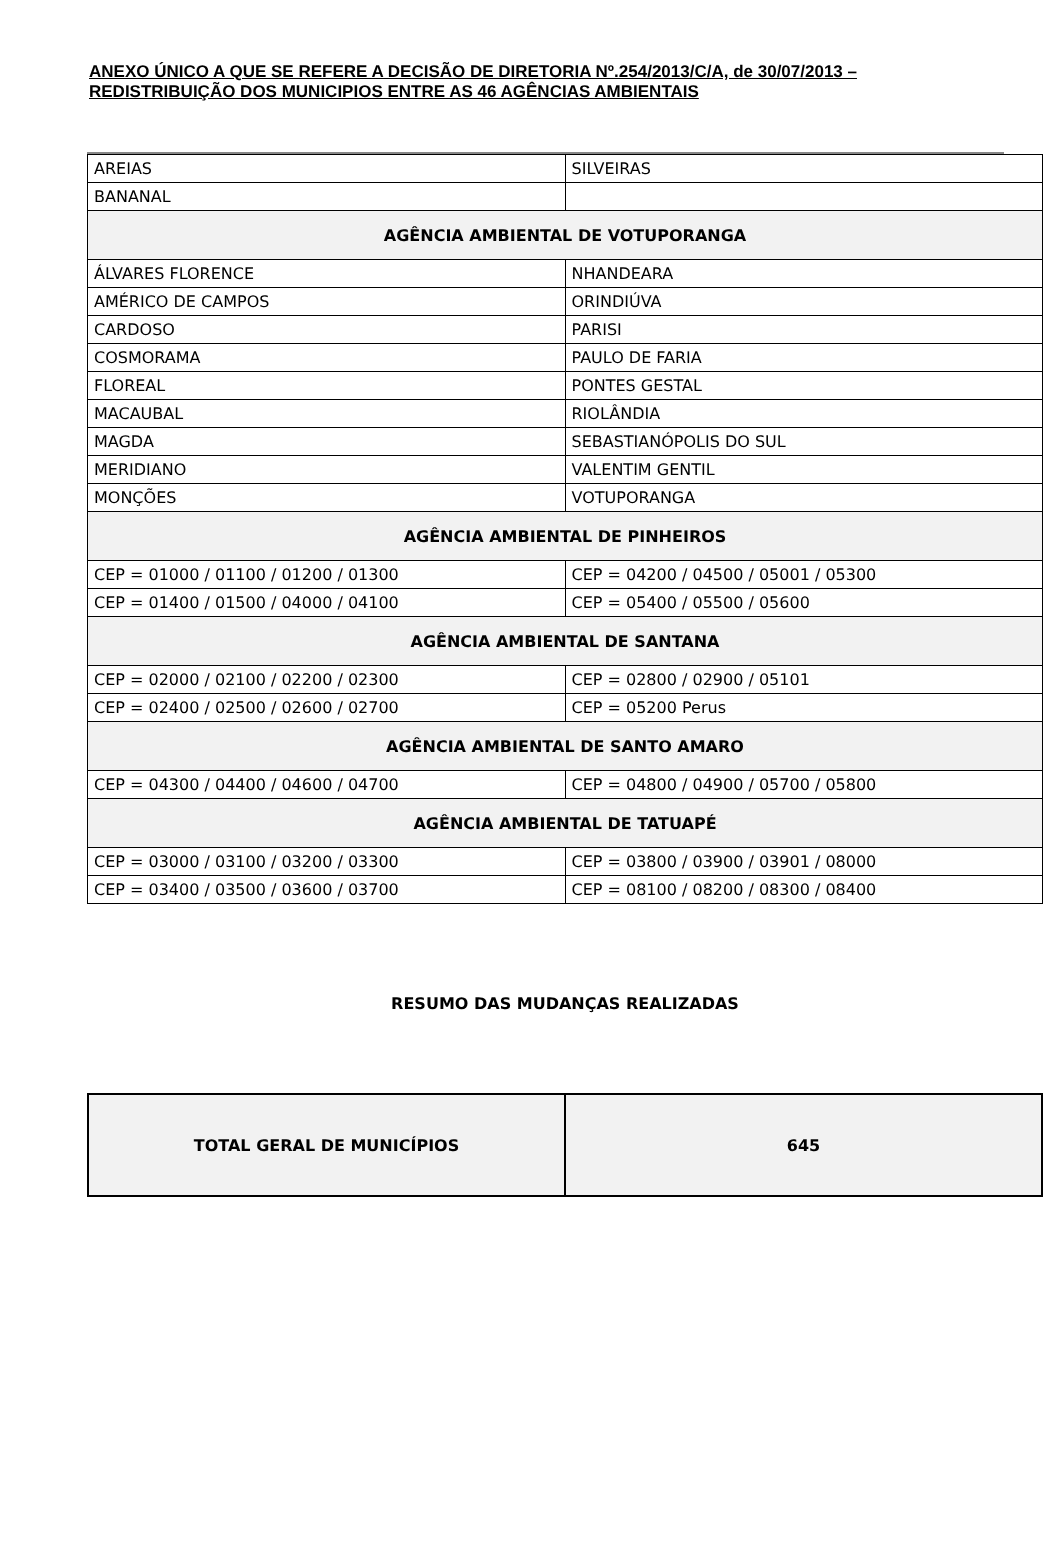ANEXO ÚNICO A QUE SE REFERE A DECISÃO DE DIRETORIA Nº.254/2013/C/A, de 30/07/2013 – REDISTRIBUIÇÃO DOS MUNICIPIOS ENTRE AS 46 AGÊNCIAS AMBIENTAIS
| AREIAS | SILVEIRAS |
| BANANAL | |
| AGÊNCIA AMBIENTAL DE VOTUPORANGA | |
| ÁLVARES FLORENCE | NHANDEARA |
| AMÉRICO DE CAMPOS | ORINDIÚVA |
| CARDOSO | PARISI |
| COSMORAMA | PAULO DE FARIA |
| FLOREAL | PONTES GESTAL |
| MACAUBAL | RIOLÂNDIA |
| MAGDA | SEBASTIANÓPOLIS DO SUL |
| MERIDIANO | VALENTIM GENTIL |
| MONÇÕES | VOTUPORANGA |
| AGÊNCIA AMBIENTAL DE PINHEIROS | |
| CEP = 01000 / 01100 / 01200 / 01300 | CEP = 04200 / 04500 / 05001 / 05300 |
| CEP = 01400 / 01500 / 04000 / 04100 | CEP = 05400 / 05500 / 05600 |
| AGÊNCIA AMBIENTAL DE SANTANA | |
| CEP = 02000 / 02100 / 02200 / 02300 | CEP = 02800 / 02900 / 05101 |
| CEP = 02400 / 02500 / 02600 / 02700 | CEP = 05200 Perus |
| AGÊNCIA AMBIENTAL DE SANTO AMARO | |
| CEP = 04300 / 04400 / 04600 / 04700 | CEP = 04800 / 04900 / 05700 / 05800 |
| AGÊNCIA AMBIENTAL DE TATUAPÉ | |
| CEP = 03000 / 03100 / 03200 / 03300 | CEP = 03800 / 03900 / 03901 / 08000 |
| CEP = 03400 / 03500 / 03600 / 03700 | CEP = 08100 / 08200 / 08300 / 08400 |
RESUMO DAS MUDANÇAS REALIZADAS
| TOTAL GERAL DE MUNICÍPIOS | 645 |